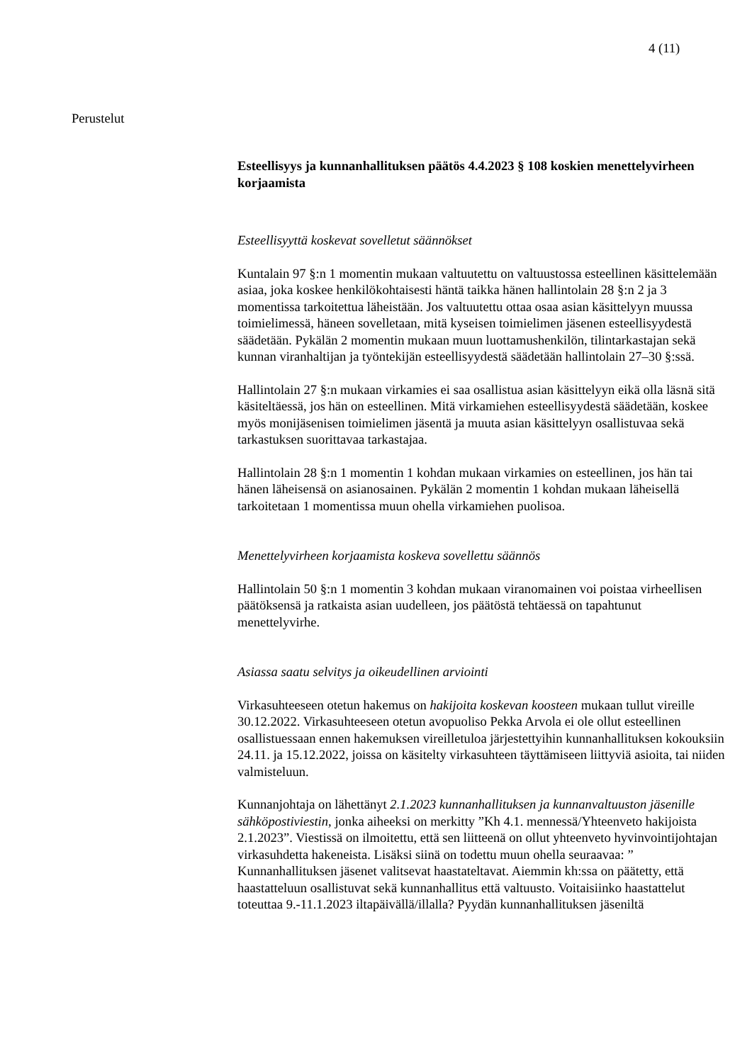4 (11)
Perustelut
Esteellisyys ja kunnanhallituksen päätös 4.4.2023 § 108 koskien menettelyvirheen korjaamista
Esteellisyyttä koskevat sovelletut säännökset
Kuntalain 97 §:n 1 momentin mukaan valtuutettu on valtuustossa esteellinen käsittelemään asiaa, joka koskee henkilökohtaisesti häntä taikka hänen hallintolain 28 §:n 2 ja 3 momentissa tarkoitettua läheistään. Jos valtuutettu ottaa osaa asian käsittelyyn muussa toimielimessä, häneen sovelletaan, mitä kyseisen toimielimen jäsenen esteellisyydestä säädetään. Pykälän 2 momentin mukaan muun luottamushenkilön, tilintarkastajan sekä kunnan viranhaltijan ja työntekijän esteellisyydestä säädetään hallintolain 27–30 §:ssä.
Hallintolain 27 §:n mukaan virkamies ei saa osallistua asian käsittelyyn eikä olla läsnä sitä käsiteltäessä, jos hän on esteellinen. Mitä virkamiehen esteellisyydestä säädetään, koskee myös monijäsenisen toimielimen jäsentä ja muuta asian käsittelyyn osallistuvaa sekä tarkastuksen suorittavaa tarkastajaa.
Hallintolain 28 §:n 1 momentin 1 kohdan mukaan virkamies on esteellinen, jos hän tai hänen läheisensä on asianosainen. Pykälän 2 momentin 1 kohdan mukaan läheisellä tarkoitetaan 1 momentissa muun ohella virkamiehen puolisoa.
Menettelyvirheen korjaamista koskeva sovellettu säännös
Hallintolain 50 §:n 1 momentin 3 kohdan mukaan viranomainen voi poistaa virheellisen päätöksensä ja ratkaista asian uudelleen, jos päätöstä tehtäessä on tapahtunut menettelyvirhe.
Asiassa saatu selvitys ja oikeudellinen arviointi
Virkasuhteeseen otetun hakemus on hakijoita koskevan koosteen mukaan tullut vireille 30.12.2022. Virkasuhteeseen otetun avopuoliso Pekka Arvola ei ole ollut esteellinen osallistuessaan ennen hakemuksen vireilletuloa järjestettyihin kunnanhallituksen kokouksiin 24.11. ja 15.12.2022, joissa on käsitelty virkasuhteen täyttämiseen liittyviä asioita, tai niiden valmisteluun.
Kunnanjohtaja on lähettänyt 2.1.2023 kunnanhallituksen ja kunnanvaltuuston jäsenille sähköpostiviestin, jonka aiheeksi on merkitty ”Kh 4.1. mennessä/Yhteenveto hakijoista 2.1.2023”. Viestissä on ilmoitettu, että sen liitteenä on ollut yhteenveto hyvinvointijohtajan virkasuhdetta hakeneista. Lisäksi siinä on todettu muun ohella seuraavaa: ” Kunnanhallituksen jäsenet valitsevat haastateltavat. Aiemmin kh:ssa on päätetty, että haastatteluun osallistuvat sekä kunnanhallitus että valtuusto. Voitaisiinko haastattelut toteuttaa 9.-11.1.2023 iltapäivällä/illalla? Pyydän kunnanhallituksen jäseniltä